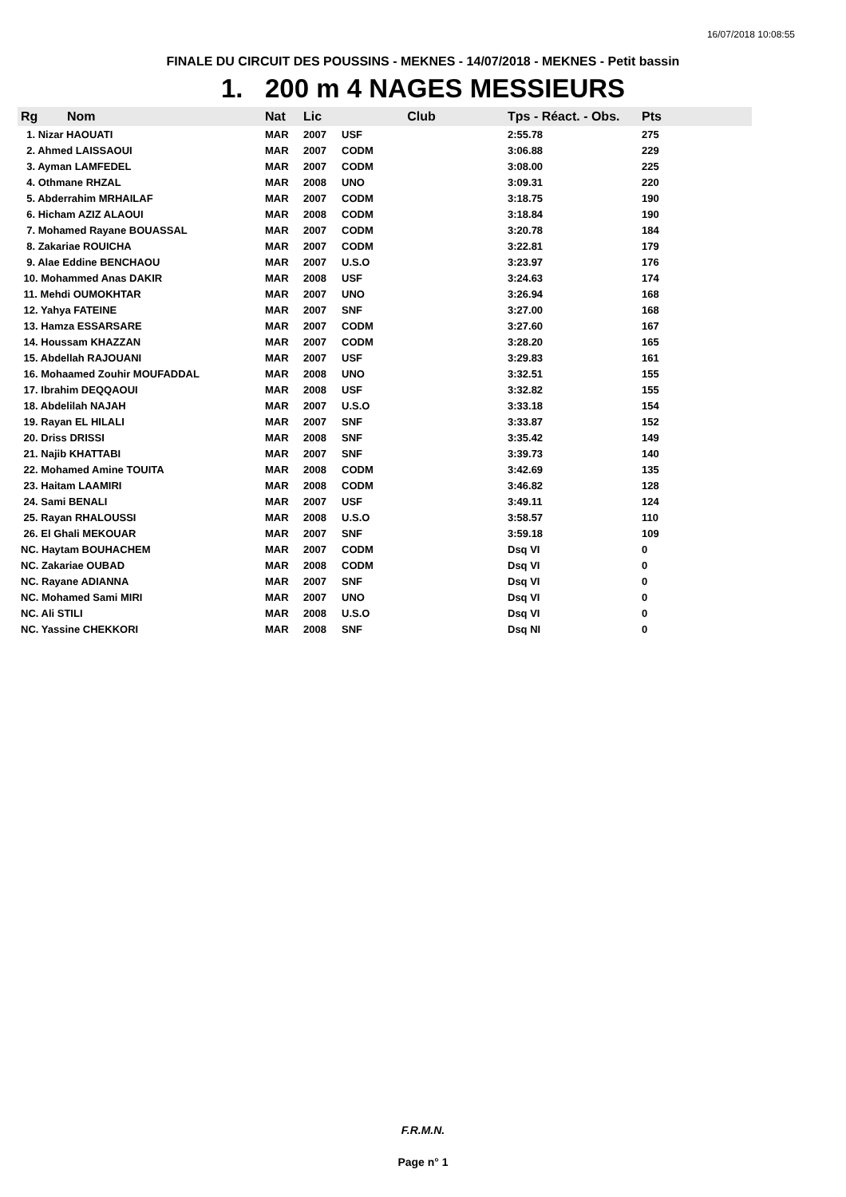16/07/2018 10:08:55
FINALE DU CIRCUIT DES POUSSINS - MEKNES - 14/07/2018 - MEKNES - Petit bassin
1. 200 m 4 NAGES MESSIEURS
| Rg | Nom | Nat | Lic | Club | Tps - Réact. - Obs. | Pts |
| --- | --- | --- | --- | --- | --- | --- |
| 1. Nizar HAOUATI | | MAR | 2007 | USF | 2:55.78 | 275 |
| 2. Ahmed LAISSAOUI | | MAR | 2007 | CODM | 3:06.88 | 229 |
| 3. Ayman LAMFEDEL | | MAR | 2007 | CODM | 3:08.00 | 225 |
| 4. Othmane RHZAL | | MAR | 2008 | UNO | 3:09.31 | 220 |
| 5. Abderrahim MRHAILAF | | MAR | 2007 | CODM | 3:18.75 | 190 |
| 6. Hicham AZIZ ALAOUI | | MAR | 2008 | CODM | 3:18.84 | 190 |
| 7. Mohamed Rayane BOUASSAL | | MAR | 2007 | CODM | 3:20.78 | 184 |
| 8. Zakariae ROUICHA | | MAR | 2007 | CODM | 3:22.81 | 179 |
| 9. Alae Eddine BENCHAOU | | MAR | 2007 | U.S.O | 3:23.97 | 176 |
| 10. Mohammed Anas DAKIR | | MAR | 2008 | USF | 3:24.63 | 174 |
| 11. Mehdi OUMOKHTAR | | MAR | 2007 | UNO | 3:26.94 | 168 |
| 12. Yahya FATEINE | | MAR | 2007 | SNF | 3:27.00 | 168 |
| 13. Hamza ESSARSARE | | MAR | 2007 | CODM | 3:27.60 | 167 |
| 14. Houssam KHAZZAN | | MAR | 2007 | CODM | 3:28.20 | 165 |
| 15. Abdellah RAJOUANI | | MAR | 2007 | USF | 3:29.83 | 161 |
| 16. Mohaamed Zouhir MOUFADDAL | | MAR | 2008 | UNO | 3:32.51 | 155 |
| 17. Ibrahim DEQQAOUI | | MAR | 2008 | USF | 3:32.82 | 155 |
| 18. Abdelilah NAJAH | | MAR | 2007 | U.S.O | 3:33.18 | 154 |
| 19. Rayan EL HILALI | | MAR | 2007 | SNF | 3:33.87 | 152 |
| 20. Driss DRISSI | | MAR | 2008 | SNF | 3:35.42 | 149 |
| 21. Najib KHATTABI | | MAR | 2007 | SNF | 3:39.73 | 140 |
| 22. Mohamed Amine TOUITA | | MAR | 2008 | CODM | 3:42.69 | 135 |
| 23. Haitam LAAMIRI | | MAR | 2008 | CODM | 3:46.82 | 128 |
| 24. Sami BENALI | | MAR | 2007 | USF | 3:49.11 | 124 |
| 25. Rayan RHALOUSSI | | MAR | 2008 | U.S.O | 3:58.57 | 110 |
| 26. El Ghali MEKOUAR | | MAR | 2007 | SNF | 3:59.18 | 109 |
| NC. Haytam BOUHACHEM | | MAR | 2007 | CODM | Dsq VI | 0 |
| NC. Zakariae OUBAD | | MAR | 2008 | CODM | Dsq VI | 0 |
| NC. Rayane ADIANNA | | MAR | 2007 | SNF | Dsq VI | 0 |
| NC. Mohamed Sami MIRI | | MAR | 2007 | UNO | Dsq VI | 0 |
| NC. Ali STILI | | MAR | 2008 | U.S.O | Dsq VI | 0 |
| NC. Yassine CHEKKORI | | MAR | 2008 | SNF | Dsq NI | 0 |
F.R.M.N.
Page n° 1